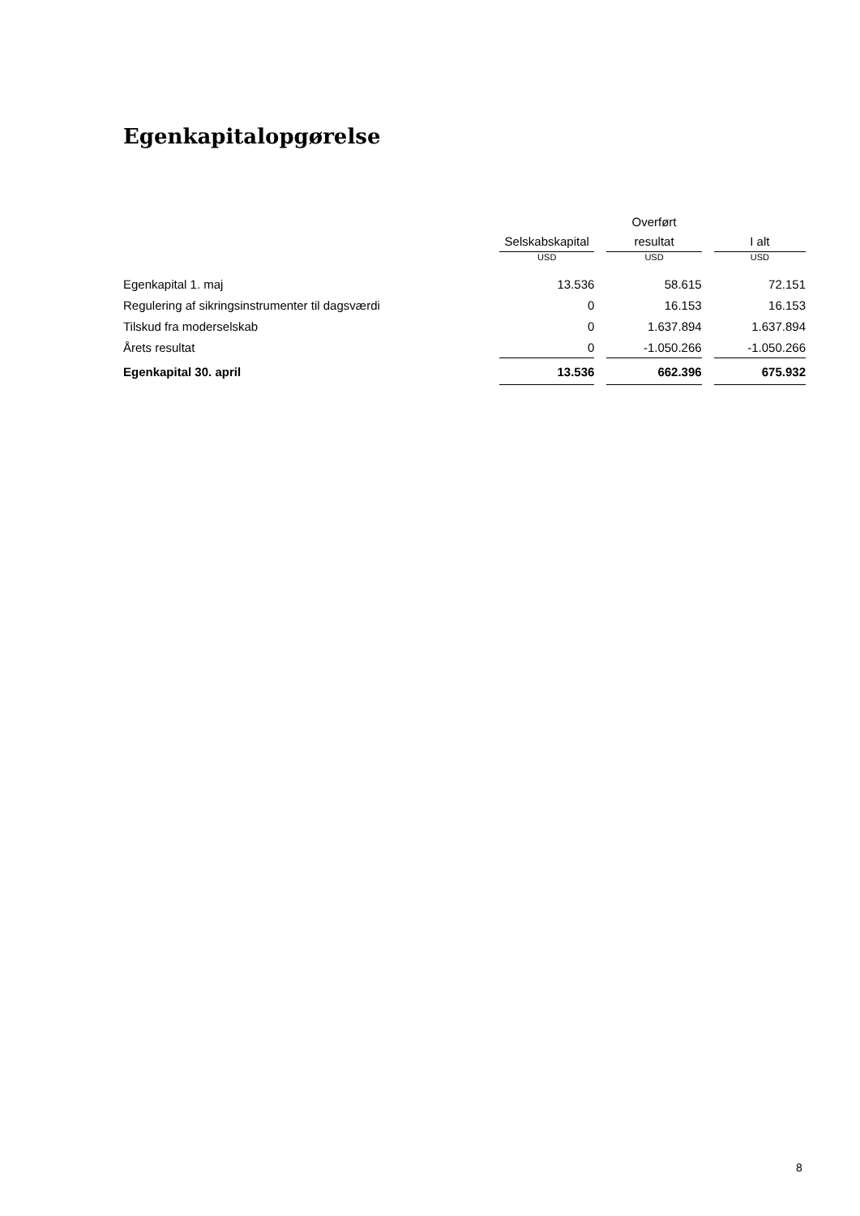Egenkapitalopgørelse
| | Selskabskapital | | Overført resultat | | I alt |
| --- | --- | --- | --- | --- | --- |
| | USD | | USD | | USD |
| Egenkapital 1. maj | 13.536 | | 58.615 | | 72.151 |
| Regulering af sikringsinstrumenter til dagsværdi | 0 | | 16.153 | | 16.153 |
| Tilskud fra moderselskab | 0 | | 1.637.894 | | 1.637.894 |
| Årets resultat | 0 | | -1.050.266 | | -1.050.266 |
| Egenkapital 30. april | 13.536 | | 662.396 | | 675.932 |
8